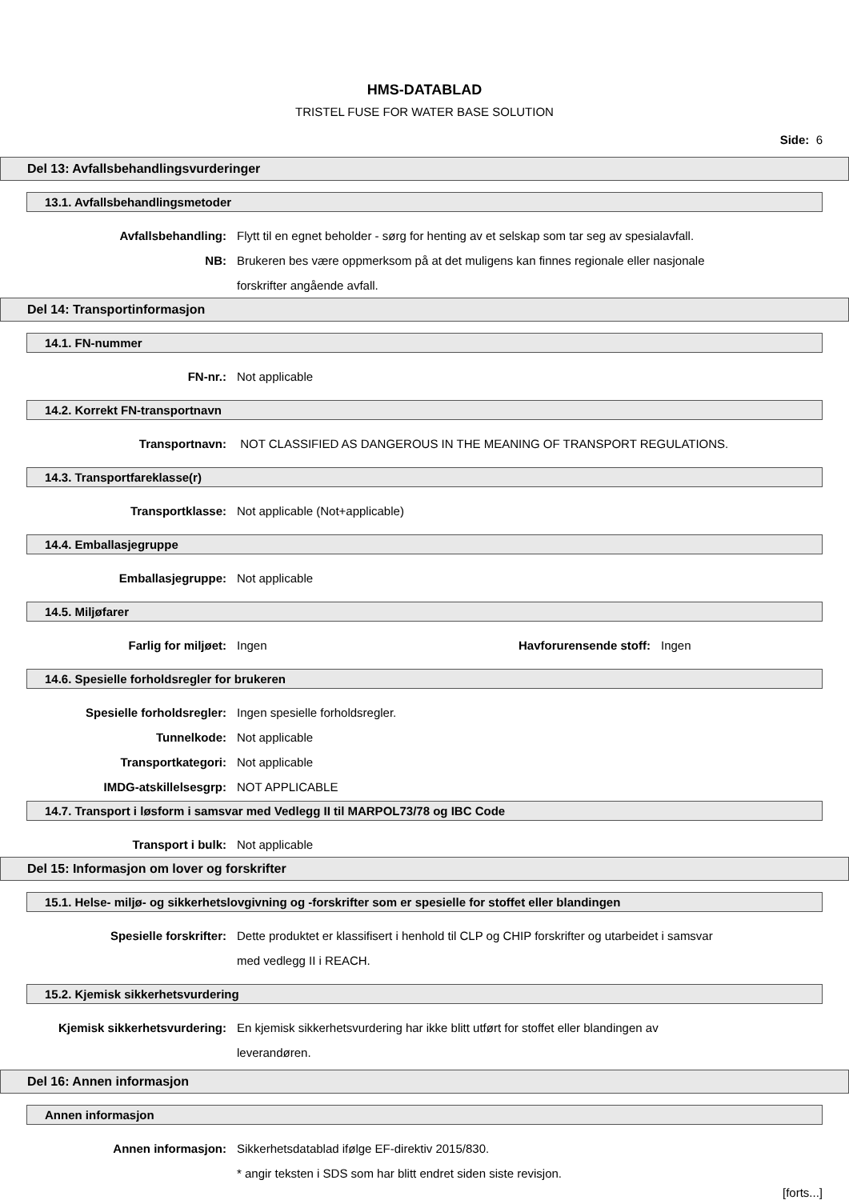HMS-DATABLAD
TRISTEL FUSE FOR WATER BASE SOLUTION
Side: 6
Del 13: Avfallsbehandlingsvurderinger
13.1. Avfallsbehandlingsmetoder
Avfallsbehandling: Flytt til en egnet beholder - sørg for henting av et selskap som tar seg av spesialavfall.
NB: Brukeren bes være oppmerksom på at det muligens kan finnes regionale eller nasjonale forskrifter angående avfall.
Del 14: Transportinformasjon
14.1. FN-nummer
FN-nr.: Not applicable
14.2. Korrekt FN-transportnavn
Transportnavn: NOT CLASSIFIED AS DANGEROUS IN THE MEANING OF TRANSPORT REGULATIONS.
14.3. Transportfareklasse(r)
Transportklasse: Not applicable (Not+applicable)
14.4. Emballasjegruppe
Emballasjegruppe: Not applicable
14.5. Miljøfarer
Farlig for miljøet: Ingen Havforurensende stoff:
Ingen
14.6. Spesielle forholdsregler for brukeren
Spesielle forholdsregler: Ingen spesielle forholdsregler.
Tunnelkode: Not applicable
Transportkategori: Not applicable
IMDG-atskillelsesgrp: NOT APPLICABLE
14.7. Transport i løsform i samsvar med Vedlegg II til MARPOL73/78 og IBC Code
Transport i bulk: Not applicable
Del 15: Informasjon om lover og forskrifter
15.1. Helse- miljø- og sikkerhetslovgivning og -forskrifter som er spesielle for stoffet eller blandingen
Spesielle forskrifter: Dette produktet er klassifisert i henhold til CLP og CHIP forskrifter og utarbeidet i samsvar med vedlegg II i REACH.
15.2. Kjemisk sikkerhetsvurdering
Kjemisk sikkerhetsvurdering: En kjemisk sikkerhetsvurdering har ikke blitt utført for stoffet eller blandingen av leverandøren.
Del 16: Annen informasjon
Annen informasjon
Annen informasjon: Sikkerhetsdatablad ifølge EF-direktiv 2015/830.
* angir teksten i SDS som har blitt endret siden siste revisjon.
[forts...]